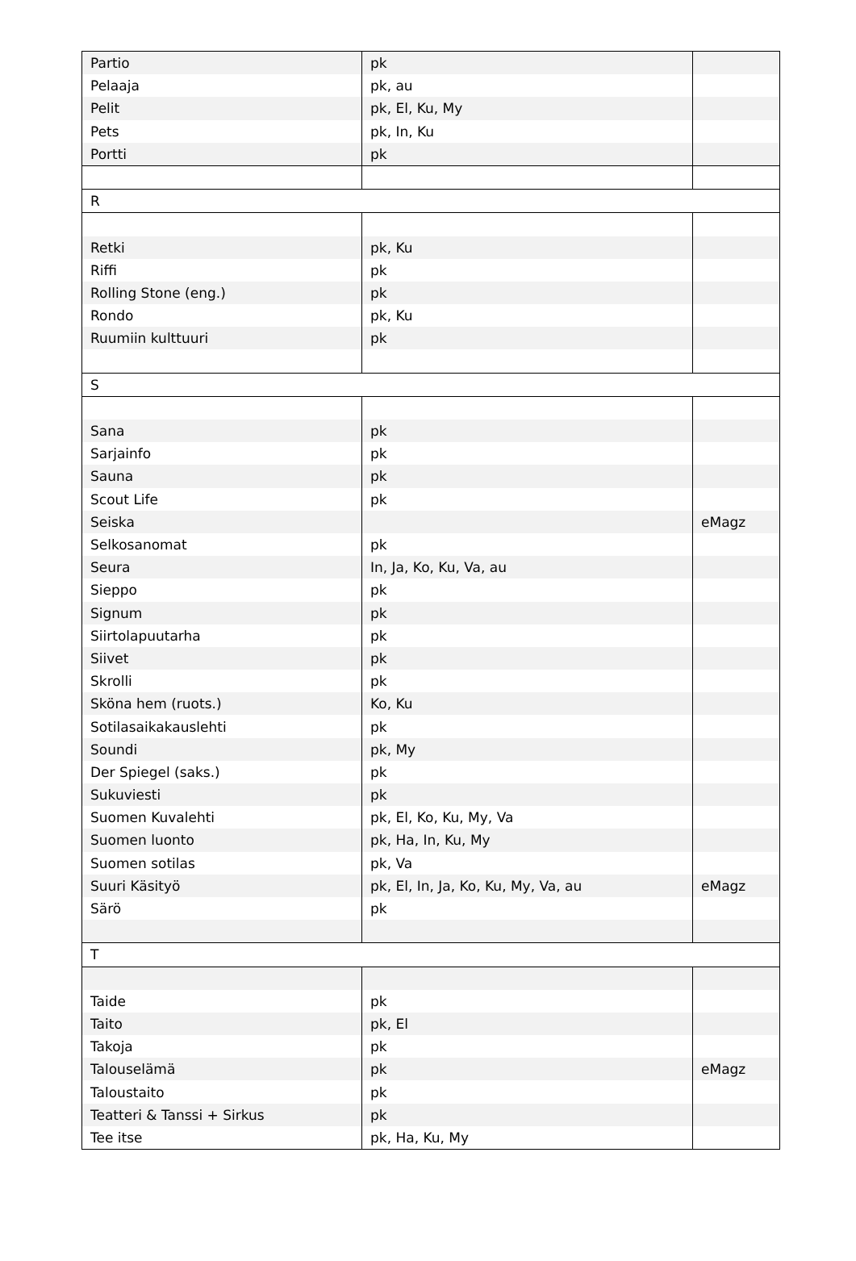| Partio | pk | |
| Pelaaja | pk, au | |
| Pelit | pk, El, Ku, My | |
| Pets | pk, In, Ku | |
| Portti | pk | |
| R | | |
| Retki | pk, Ku | |
| Riffi | pk | |
| Rolling Stone (eng.) | pk | |
| Rondo | pk, Ku | |
| Ruumiin kulttuuri | pk | |
| S | | |
| Sana | pk | |
| Sarjainfo | pk | |
| Sauna | pk | |
| Scout Life | pk | |
| Seiska | | eMagz |
| Selkosanomat | pk | |
| Seura | In, Ja, Ko, Ku, Va, au | |
| Sieppo | pk | |
| Signum | pk | |
| Siirtolapuutarha | pk | |
| Siivet | pk | |
| Skrolli | pk | |
| Sköna hem (ruots.) | Ko, Ku | |
| Sotilasaikakauslehti | pk | |
| Soundi | pk, My | |
| Der Spiegel (saks.) | pk | |
| Sukuviesti | pk | |
| Suomen Kuvalehti | pk, El, Ko, Ku, My, Va | |
| Suomen luonto | pk, Ha, In, Ku, My | |
| Suomen sotilas | pk, Va | |
| Suuri Käsityö | pk, El, In, Ja, Ko, Ku, My, Va, au | eMagz |
| Särö | pk | |
| T | | |
| Taide | pk | |
| Taito | pk, El | |
| Takoja | pk | |
| Talouselämä | pk | eMagz |
| Taloustaito | pk | |
| Teatteri & Tanssi + Sirkus | pk | |
| Tee itse | pk, Ha, Ku, My | |